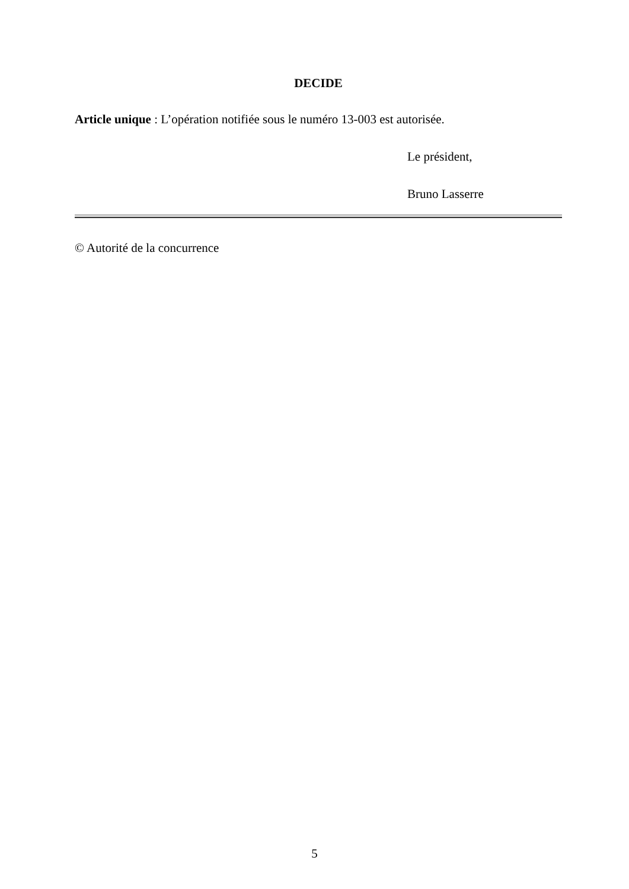DECIDE
Article unique : L’opération notifiée sous le numéro 13-003 est autorisée.
Le président,
Bruno Lasserre
© Autorité de la concurrence
5